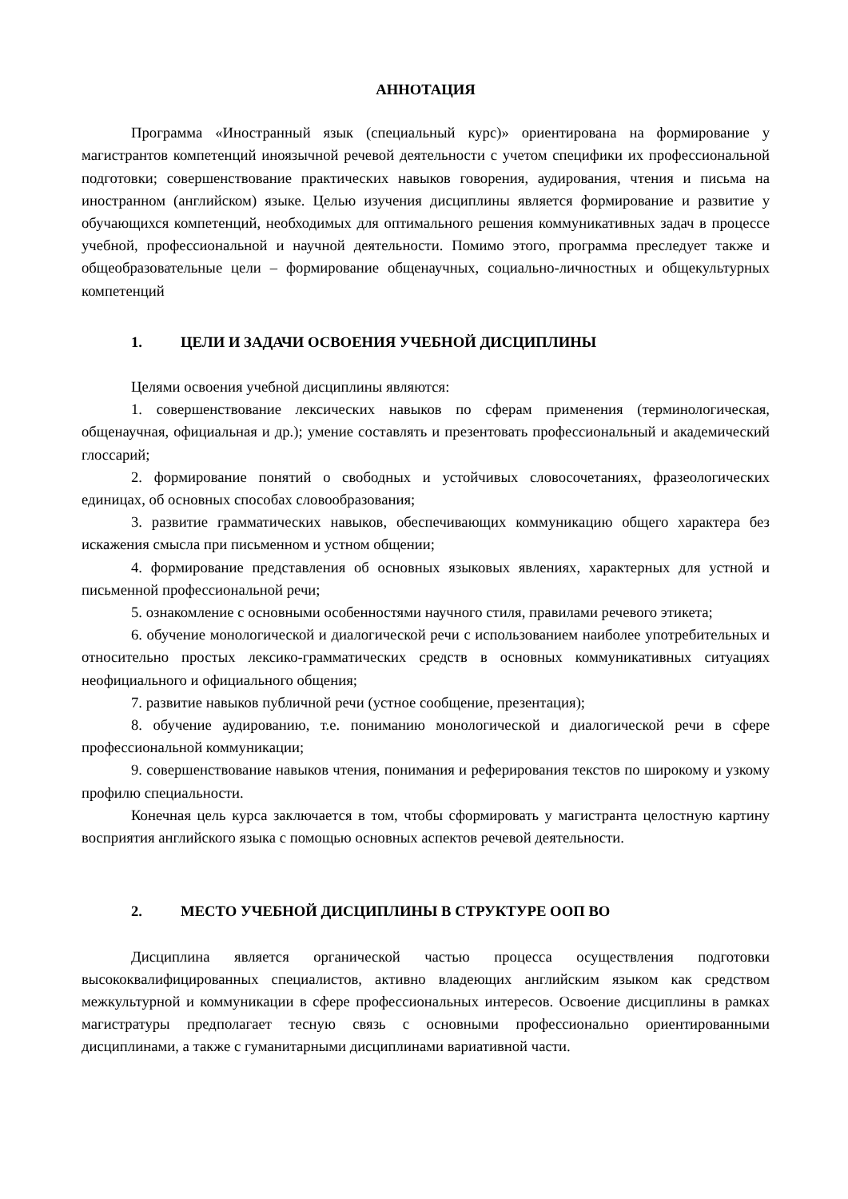АННОТАЦИЯ
Программа «Иностранный язык (специальный курс)» ориентирована на формирование у магистрантов компетенций иноязычной речевой деятельности с учетом специфики их профессиональной подготовки; совершенствование практических навыков говорения, аудирования, чтения и письма на иностранном (английском) языке. Целью изучения дисциплины является формирование и развитие у обучающихся компетенций, необходимых для оптимального решения коммуникативных задач в процессе учебной, профессиональной и научной деятельности. Помимо этого, программа преследует также и общеобразовательные цели – формирование общенаучных, социально-личностных и общекультурных компетенций
1. ЦЕЛИ И ЗАДАЧИ ОСВОЕНИЯ УЧЕБНОЙ ДИСЦИПЛИНЫ
Целями освоения учебной дисциплины являются:
1. совершенствование лексических навыков по сферам применения (терминологическая, общенаучная, официальная и др.); умение составлять и презентовать профессиональный и академический глоссарий;
2. формирование понятий о свободных и устойчивых словосочетаниях, фразеологических единицах, об основных способах словообразования;
3. развитие грамматических навыков, обеспечивающих коммуникацию общего характера без искажения смысла при письменном и устном общении;
4. формирование представления об основных языковых явлениях, характерных для устной и письменной профессиональной речи;
5. ознакомление с основными особенностями научного стиля, правилами речевого этикета;
6. обучение монологической и диалогической речи с использованием наиболее употребительных и относительно простых лексико-грамматических средств в основных коммуникативных ситуациях неофициального и официального общения;
7. развитие навыков публичной речи (устное сообщение, презентация);
8. обучение аудированию, т.е. пониманию монологической и диалогической речи в сфере профессиональной коммуникации;
9. совершенствование навыков чтения, понимания и реферирования текстов по широкому и узкому профилю специальности.
Конечная цель курса заключается в том, чтобы сформировать у магистранта целостную картину восприятия английского языка с помощью основных аспектов речевой деятельности.
2. МЕСТО УЧЕБНОЙ ДИСЦИПЛИНЫ В СТРУКТУРЕ ООП ВО
Дисциплина является органической частью процесса осуществления подготовки высококвалифицированных специалистов, активно владеющих английским языком как средством межкультурной и коммуникации в сфере профессиональных интересов. Освоение дисциплины в рамках магистратуры предполагает тесную связь с основными профессионально ориентированными дисциплинами, а также с гуманитарными дисциплинами вариативной части.